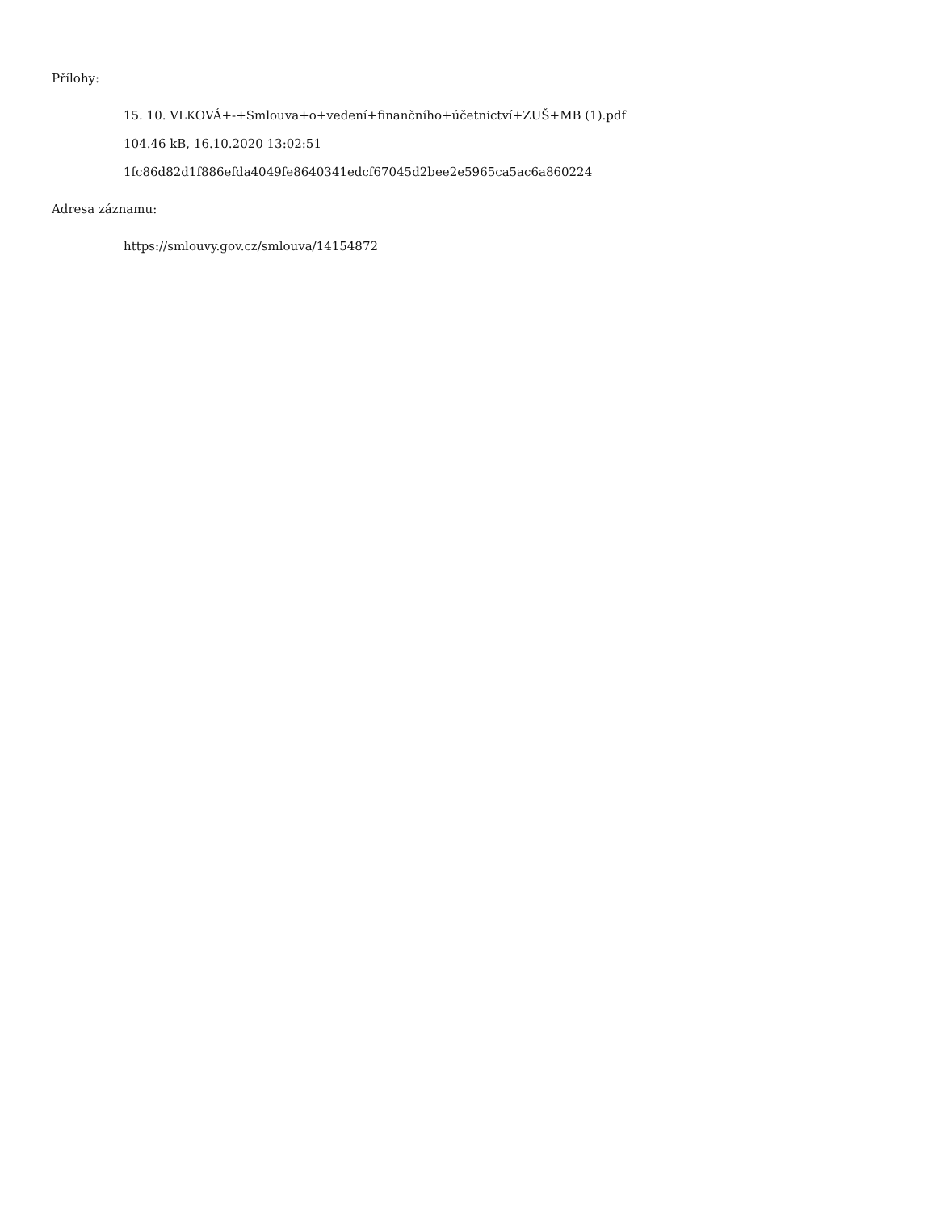Přílohy:
15. 10. VLKOVÁ+-+Smlouva+o+vedení+finančního+účetnictví+ZUŠ+MB (1).pdf
104.46 kB, 16.10.2020 13:02:51
1fc86d82d1f886efda4049fe8640341edcf67045d2bee2e5965ca5ac6a860224
Adresa záznamu:
https://smlouvy.gov.cz/smlouva/14154872